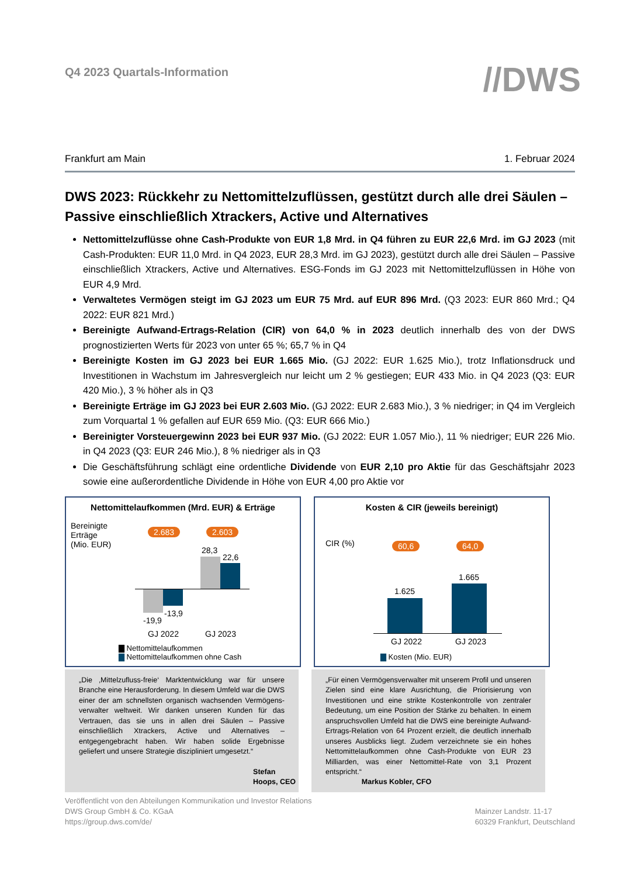Q4 2023 Quartals-Information
//DWS
Frankfurt am Main 1. Februar 2024
DWS 2023: Rückkehr zu Nettomittelzuflüssen, gestützt durch alle drei Säulen – Passive einschließlich Xtrackers, Active und Alternatives
Nettomittelzuflüsse ohne Cash-Produkte von EUR 1,8 Mrd. in Q4 führen zu EUR 22,6 Mrd. im GJ 2023 (mit Cash-Produkten: EUR 11,0 Mrd. in Q4 2023, EUR 28,3 Mrd. im GJ 2023), gestützt durch alle drei Säulen – Passive einschließlich Xtrackers, Active und Alternatives. ESG-Fonds im GJ 2023 mit Nettomittelzuflüssen in Höhe von EUR 4,9 Mrd.
Verwaltetes Vermögen steigt im GJ 2023 um EUR 75 Mrd. auf EUR 896 Mrd. (Q3 2023: EUR 860 Mrd.; Q4 2022: EUR 821 Mrd.)
Bereinigte Aufwand-Ertrags-Relation (CIR) von 64,0 % in 2023 deutlich innerhalb des von der DWS prognostizierten Werts für 2023 von unter 65 %; 65,7 % in Q4
Bereinigte Kosten im GJ 2023 bei EUR 1.665 Mio. (GJ 2022: EUR 1.625 Mio.), trotz Inflationsdruck und Investitionen in Wachstum im Jahresvergleich nur leicht um 2 % gestiegen; EUR 433 Mio. in Q4 2023 (Q3: EUR 420 Mio.), 3 % höher als in Q3
Bereinigte Erträge im GJ 2023 bei EUR 2.603 Mio. (GJ 2022: EUR 2.683 Mio.), 3 % niedriger; in Q4 im Vergleich zum Vorquartal 1 % gefallen auf EUR 659 Mio. (Q3: EUR 666 Mio.)
Bereinigter Vorsteuergewinn 2023 bei EUR 937 Mio. (GJ 2022: EUR 1.057 Mio.), 11 % niedriger; EUR 226 Mio. in Q4 2023 (Q3: EUR 246 Mio.), 8 % niedriger als in Q3
Die Geschäftsführung schlägt eine ordentliche Dividende von EUR 2,10 pro Aktie für das Geschäftsjahr 2023 sowie eine außerordentliche Dividende in Höhe von EUR 4,00 pro Aktie vor
Nettomittelaufkommen (Mrd. EUR) & Erträge
Bereinigte
Erträge
(Mio. EUR)
2.683 2.603
28,3
22,6
-19,9
-13,9
GJ 2022 GJ 2023
▇ Nettomittelaufkommen
▇ Nettomittelaufkommen ohne Cash
Kosten & CIR (jeweils bereinigt)
CIR (%) 60,6 64,0
1.625
1.665
GJ 2022 GJ 2023
▇ Kosten (Mio. EUR)
„Die ‚Mittelzufluss-freie‘ Marktentwicklung war für unsere Branche eine Herausforderung. In diesem Umfeld war die DWS einer der am schnellsten organisch wachsenden Vermögens-verwalter weltweit. Wir danken unseren Kunden für das Vertrauen, das sie uns in allen drei Säulen – Passive einschließlich Xtrackers, Active und Alternatives – entgegengebracht haben. Wir haben solide Ergebnisse geliefert und unsere Strategie diszipliniert umgesetzt.“Stefan Hoops, CEO
„Für einen Vermögensverwalter mit unserem Profil und unseren Zielen sind eine klare Ausrichtung, die Priorisierung von Investitionen und eine strikte Kostenkontrolle von zentraler Bedeutung, um eine Position der Stärke zu behalten. In einem anspruchsvollen Umfeld hat die DWS eine bereinigte Aufwand-Ertrags-Relation von 64 Prozent erzielt, die deutlich innerhalb unseres Ausblicks liegt. Zudem verzeichnete sie ein hohes Nettomittelaufkommen ohne Cash-Produkte von EUR 23 Milliarden, was einer Nettomittel-Rate von 3,1 Prozent entspricht.“Markus Kobler, CFO
Veröffentlicht von den Abteilungen Kommunikation und Investor Relations
DWS Group GmbH & Co. KGaA
https://group.dws.com/de/
Mainzer Landstr. 11-17
60329 Frankfurt, Deutschland